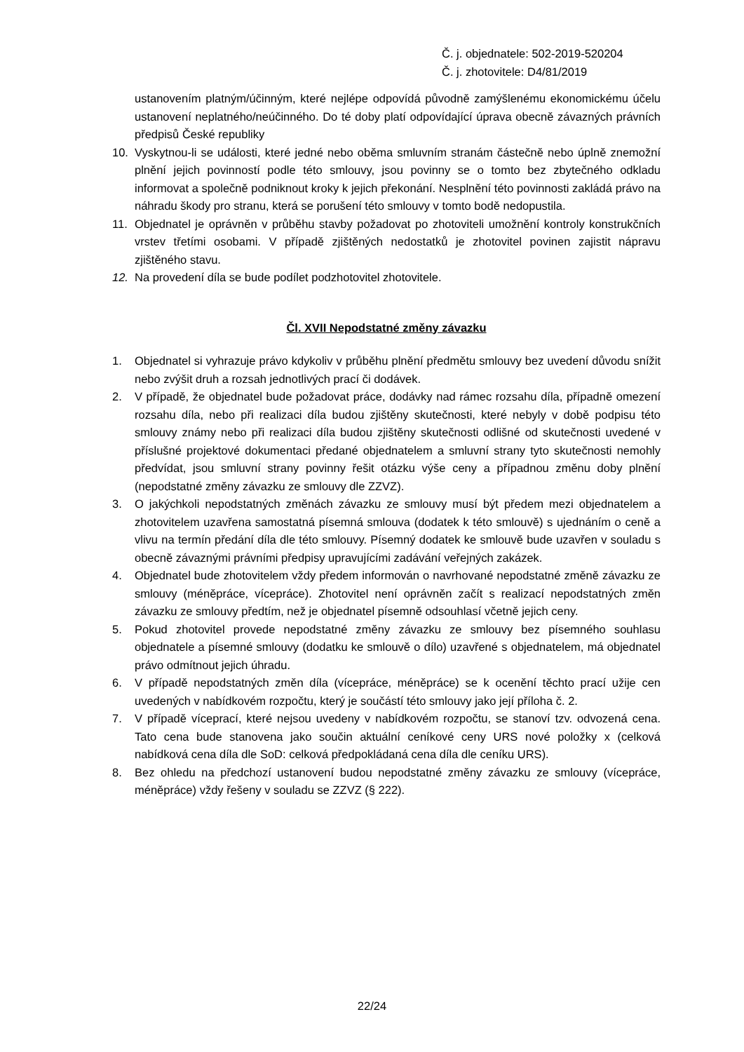Č. j. objednatele: 502-2019-520204
Č. j. zhotovitele: D4/81/2019
ustanovením platným/účinným, které nejlépe odpovídá původně zamýšlenému ekonomickému účelu ustanovení neplatného/neúčinného. Do té doby platí odpovídající úprava obecně závazných právních předpisů České republiky
10. Vyskytnou-li se události, které jedné nebo oběma smluvním stranám částečně nebo úplně znemožní plnění jejich povinností podle této smlouvy, jsou povinny se o tomto bez zbytečného odkladu informovat a společně podniknout kroky k jejich překonání. Nesplnění této povinnosti zakládá právo na náhradu škody pro stranu, která se porušení této smlouvy v tomto bodě nedopustila.
11. Objednatel je oprávněn v průběhu stavby požadovat po zhotoviteli umožnění kontroly konstrukčních vrstev třetími osobami. V případě zjištěných nedostatků je zhotovitel povinen zajistit nápravu zjištěného stavu.
12. Na provedení díla se bude podílet podzhotovitel zhotovitele.
Čl. XVII Nepodstatné změny závazku
1. Objednatel si vyhrazuje právo kdykoliv v průběhu plnění předmětu smlouvy bez uvedení důvodu snížit nebo zvýšit druh a rozsah jednotlivých prací či dodávek.
2. V případě, že objednatel bude požadovat práce, dodávky nad rámec rozsahu díla, případně omezení rozsahu díla, nebo při realizaci díla budou zjištěny skutečnosti, které nebyly v době podpisu této smlouvy známy nebo při realizaci díla budou zjištěny skutečnosti odlišné od skutečnosti uvedené v příslušné projektové dokumentaci předané objednatelem a smluvní strany tyto skutečnosti nemohly předvídat, jsou smluvní strany povinny řešit otázku výše ceny a případnou změnu doby plnění (nepodstatné změny závazku ze smlouvy dle ZZVZ).
3. O jakýchkoli nepodstatných změnách závazku ze smlouvy musí být předem mezi objednatelem a zhotovitelem uzavřena samostatná písemná smlouva (dodatek k této smlouvě) s ujednáním o ceně a vlivu na termín předání díla dle této smlouvy. Písemný dodatek ke smlouvě bude uzavřen v souladu s obecně závaznými právními předpisy upravujícími zadávání veřejných zakázek.
4. Objednatel bude zhotovitelem vždy předem informován o navrhované nepodstatné změně závazku ze smlouvy (méněpráce, vícepráce). Zhotovitel není oprávněn začít s realizací nepodstatných změn závazku ze smlouvy předtím, než je objednatel písemně odsouhlasí včetně jejich ceny.
5. Pokud zhotovitel provede nepodstatné změny závazku ze smlouvy bez písemného souhlasu objednatele a písemné smlouvy (dodatku ke smlouvě o dílo) uzavřené s objednatelem, má objednatel právo odmítnout jejich úhradu.
6. V případě nepodstatných změn díla (vícepráce, méněpráce) se k ocenění těchto prací užije cen uvedených v nabídkovém rozpočtu, který je součástí této smlouvy jako její příloha č. 2.
7. V případě víceprací, které nejsou uvedeny v nabídkovém rozpočtu, se stanoví tzv. odvozená cena. Tato cena bude stanovena jako součin aktuální ceníkové ceny URS nové položky x (celková nabídková cena díla dle SoD: celková předpokládaná cena díla dle ceníku URS).
8. Bez ohledu na předchozí ustanovení budou nepodstatné změny závazku ze smlouvy (vícepráce, méněpráce) vždy řešeny v souladu se ZZVZ (§ 222).
22/24